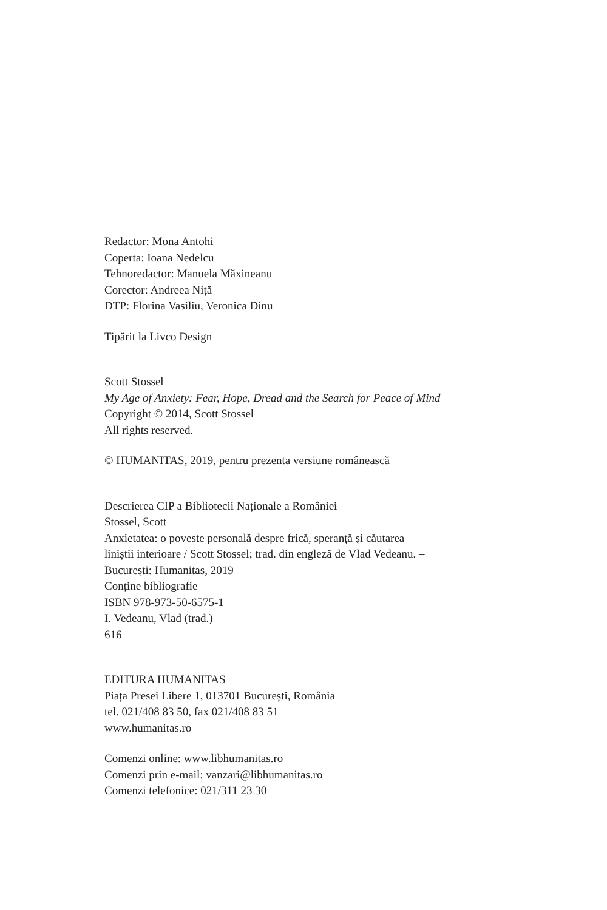Redactor: Mona Antohi
Coperta: Ioana Nedelcu
Tehnoredactor: Manuela Măxineanu
Corector: Andreea Niță
DTP: Florina Vasiliu, Veronica Dinu
Tipărit la Livco Design
Scott Stossel
My Age of Anxiety: Fear, Hope, Dread and the Search for Peace of Mind
Copyright © 2014, Scott Stossel
All rights reserved.
© HUMANITAS, 2019, pentru prezenta versiune românească
Descrierea CIP a Bibliotecii Naționale a României
Stossel, Scott
Anxietatea: o poveste personală despre frică, speranță și căutarea
liniștii interioare / Scott Stossel; trad. din engleză de Vlad Vedeanu. –
București: Humanitas, 2019
Conține bibliografie
ISBN 978-973-50-6575-1
I. Vedeanu, Vlad (trad.)
616
EDITURA HUMANITAS
Piața Presei Libere 1, 013701 București, România
tel. 021/408 83 50, fax 021/408 83 51
www.humanitas.ro
Comenzi online: www.libhumanitas.ro
Comenzi prin e-mail: vanzari@libhumanitas.ro
Comenzi telefonice: 021/311 23 30